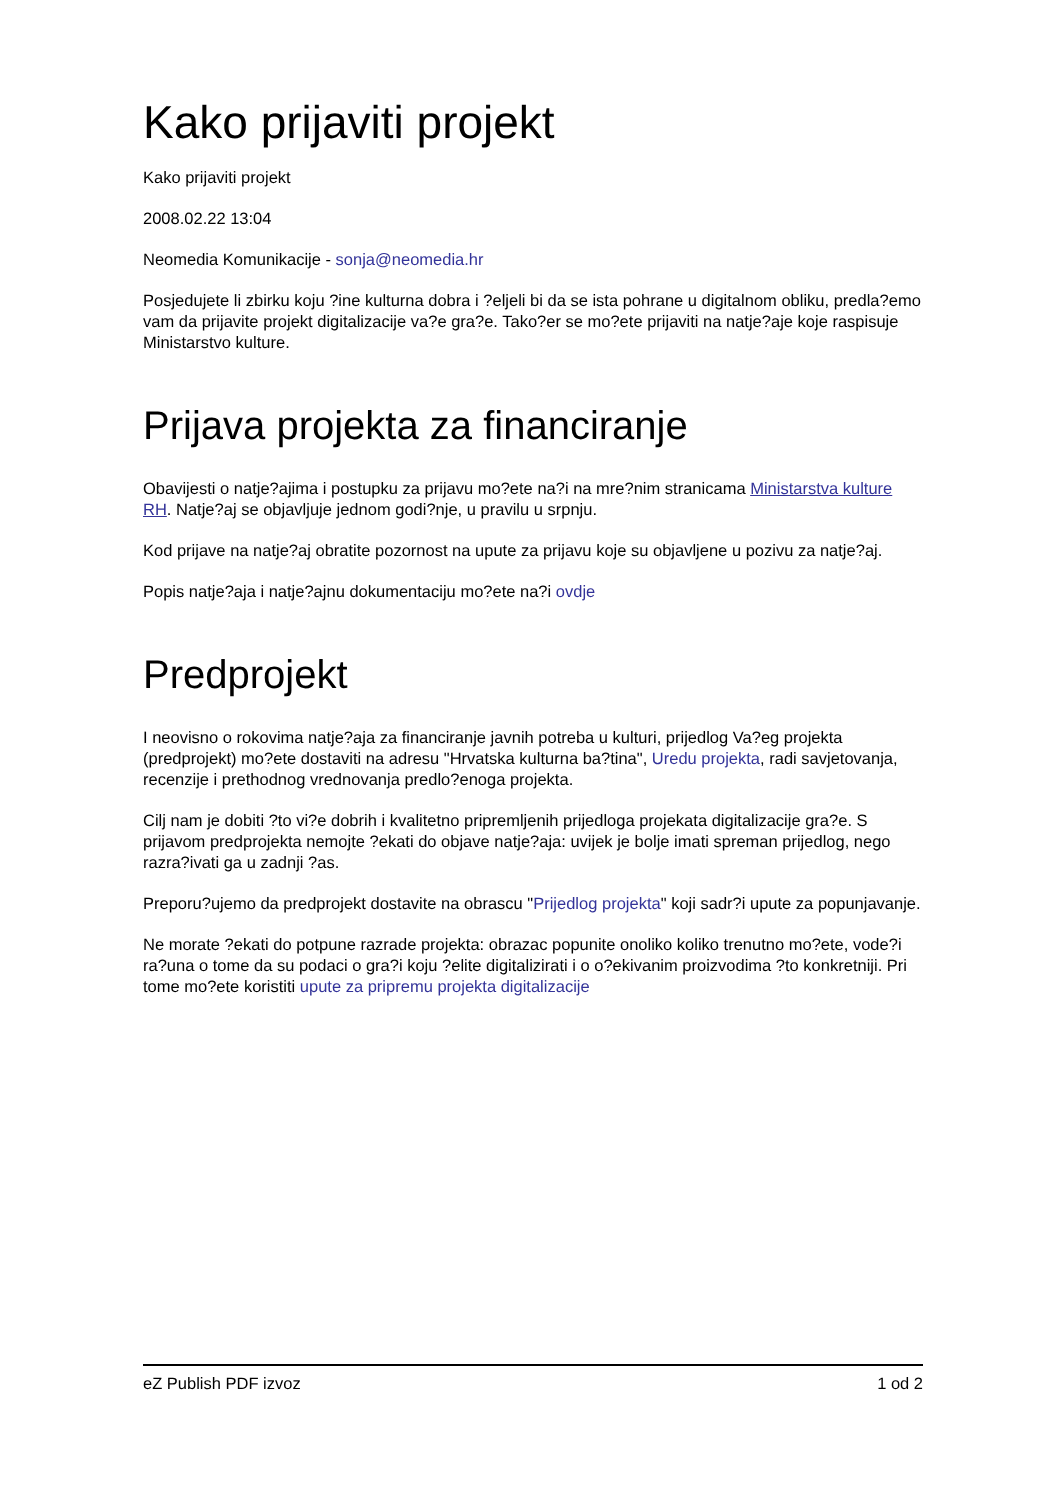Kako prijaviti projekt
Kako prijaviti projekt
2008.02.22 13:04
Neomedia Komunikacije - sonja@neomedia.hr
Posjedujete li zbirku koju ?ine kulturna dobra i ?eljeli bi da se ista pohrane u digitalnom obliku, predla?emo vam da prijavite projekt digitalizacije va?e gra?e. Tako?er se mo?ete prijaviti na natje?aje koje raspisuje Ministarstvo kulture.
Prijava projekta za financiranje
Obavijesti o natje?ajima i postupku za prijavu mo?ete na?i na mre?nim stranicama Ministarstva kulture RH. Natje?aj se objavljuje jednom godi?nje, u pravilu u srpnju.
Kod prijave na natje?aj obratite pozornost na upute za prijavu koje su objavljene u pozivu za natje?aj.
Popis natje?aja i natje?ajnu dokumentaciju mo?ete na?i ovdje
Predprojekt
I neovisno o rokovima natje?aja za financiranje javnih potreba u kulturi, prijedlog Va?eg projekta (predprojekt) mo?ete dostaviti na adresu "Hrvatska kulturna ba?tina", Uredu projekta, radi savjetovanja, recenzije i prethodnog vrednovanja predlo?enoga projekta.
Cilj nam je dobiti ?to vi?e dobrih i kvalitetno pripremljenih prijedloga projekata digitalizacije gra?e. S prijavom predprojekta nemojte ?ekati do objave natje?aja: uvijek je bolje imati spreman prijedlog, nego razra?ivati ga u zadnji ?as.
Preporu?ujemo da predprojekt dostavite na obrascu "Prijedlog projekta" koji sadr?i upute za popunjavanje.
Ne morate ?ekati do potpune razrade projekta: obrazac popunite onoliko koliko trenutno mo?ete, vode?i ra?una o tome da su podaci o gra?i koju ?elite digitalizirati i o o?ekivanim proizvodima ?to konkretniji. Pri tome mo?ete koristiti upute za pripremu projekta digitalizacije
eZ Publish PDF izvoz 1 od 2